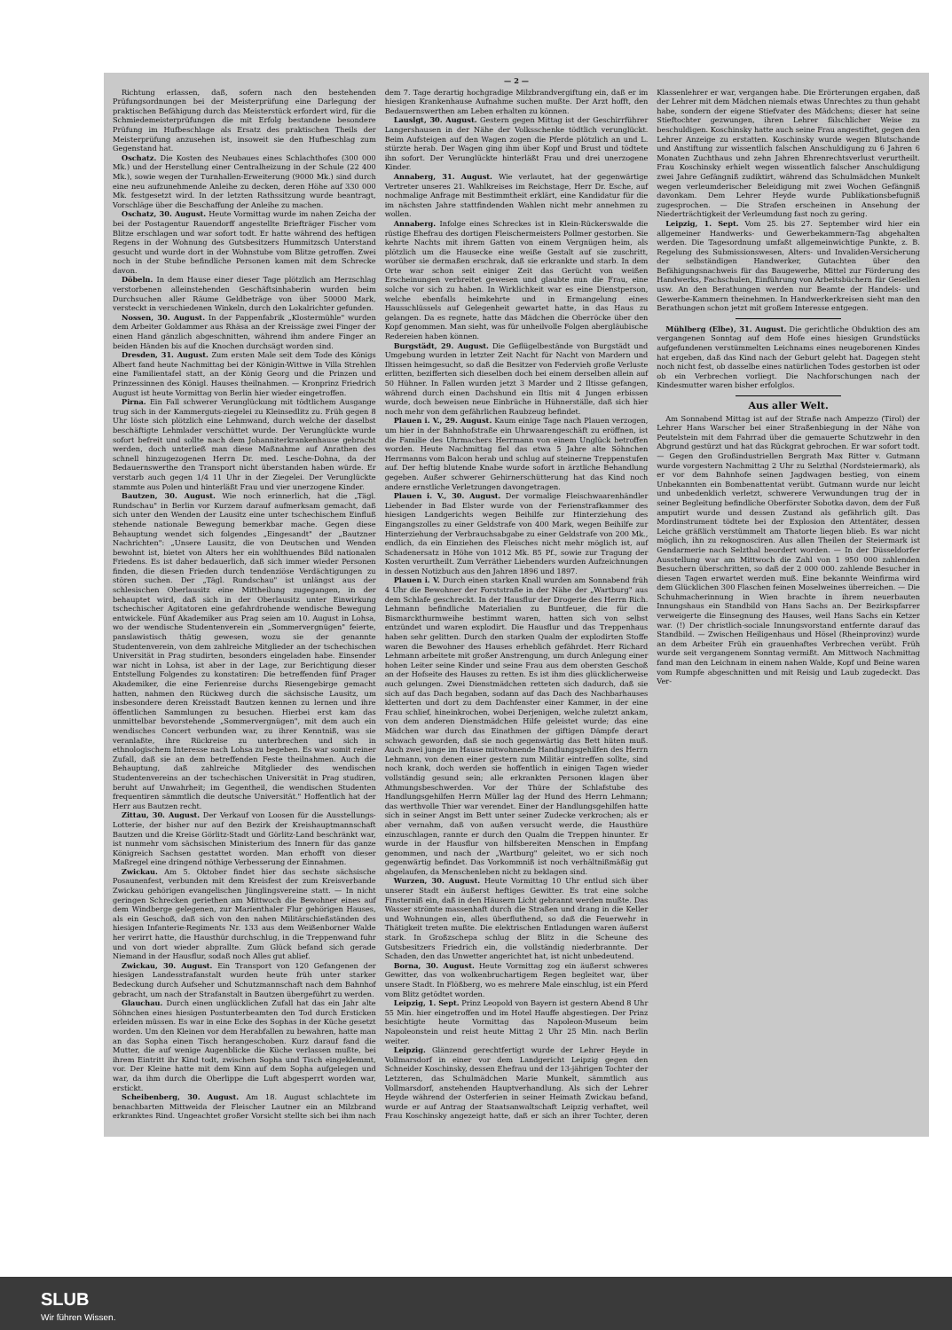— 2 —
Richtung erlassen, daß, sofern nach den bestehenden Prüfungsordnungen bei der Meisterprüfung eine Darlegung der praktischen Befähigung durch das Meisterstück erfordert wird, für die Schmiedemeisterprüfungen die mit Erfolg bestandene besondere Prüfung im Hufbeschlage als Ersatz des praktischen Theils der Meisterprüfung anzusehen ist, insoweit sie den Hufbeschlag zum Gegenstand hat.
Oschatz. Die Kosten des Neubaues eines Schlachthofes (300 000 Mk.) und der Herstellung einer Centralheizung in der Schule (22 400 Mk.), sowie wegen der Turnhallen-Erweiterung (9000 Mk.) sind durch eine neu aufzunehmende Anleihe zu decken, deren Höhe auf 330 000 Mk. festgesetzt wird. In der letzten Rathssitzung wurde beantragt, Vorschläge über die Beschaffung der Anleihe zu machen.
Oschatz, 30. August. Heute Vormittag wurde im nahen Zeicha der bei der Postagentur Rauendorff angestellte Briefträger Fischer vom Blitze erschlagen und war sofort todt. Er hatte während des heftigen Regens in der Wohnung des Gutsbesitzers Hummitzsch Unterstand gesucht und wurde dort in der Wohnstube vom Blitze getroffen. Zwei noch in der Stube befindliche Personen kamen mit dem Schrecke davon.
Döbeln. In dem Hause einer dieser Tage plötzlich am Herzschlag verstorbenen alleinstehenden Geschäftsinhaberin wurden beim Durchsuchen aller Räume Geldbeträge von über 50000 Mark, versteckt in verschiedenen Winkeln, durch den Lokalrichter gefunden.
Nossen, 30. August. In der Pappenfabrik „Klostermühle" wurden dem Arbeiter Goldammer aus Rhäsa an der Kreissäge zwei Finger der einen Hand gänzlich abgeschnitten, während ihm andere Finger an beiden Händen bis auf die Knochen durchsägt worden sind.
Dresden, 31. August. Zum ersten Male seit dem Tode des Königs Albert fand heute Nachmittag bei der Königin-Wittwe in Villa Strehlen eine Familientafel statt, an der König Georg und die Prinzen und Prinzessinnen des Königl. Hauses theilnahmen. — Kronprinz Friedrich August ist heute Vormittag von Berlin hier wieder eingetroffen.
Pirna. Ein Fall schwerer Verunglückung mit tödtlichem Ausgange trug sich in der Kammerguts-ziegelei zu Kleinsedlitz zu. Früh gegen 8 Uhr löste sich plötzlich eine Lehmwand, durch welche der daselbst beschäftigte Lehmlader verschüttet wurde. Der Verunglückte wurde sofort befreit und sollte nach dem Johanniterkrankenhause gebracht werden, doch unterließ man diese Maßnahme auf Anrathen des schnell hinzugezogenen Herrn Dr. med. Lesche-Dohna, da der Bedauernswerthe den Transport nicht überstanden haben würde. Er verstarb auch gegen 1/4 11 Uhr in der Ziegelei. Der Verunglückte stammte aus Polen und hinterläßt Frau und vier unerzogene Kinder.
Bautzen, 30. August. Wie noch erinnerlich, hat die „Tägl. Rundschau" in Berlin vor Kurzem darauf aufmerksam gemacht, daß sich unter den Wenden der Lausitz eine unter tschechischem Einfluß stehende nationale Bewegung bemerkbar mache. Gegen diese Behauptung wendet sich folgendes „Eingesandt" der „Bautzner Nachrichten": „Unsere Lausitz, die von Deutschen und Wenden bewohnt ist, bietet von Alters her ein wohlthuendes Bild nationalen Friedens. Es ist daher bedauerlich, daß sich immer wieder Personen finden, die diesen Frieden durch tendenziöse Verdächtigungen zu stören suchen. Der „Tägl. Rundschau" ist unlängst aus der schlesischen Oberlausitz eine Mittheilung zugegangen, in der behauptet wird, daß sich in der Oberlausitz unter Einwirkung tschechischer Agitatoren eine gefahrdrohende wendische Bewegung entwickele. Fünf Akademiker aus Prag seien am 10. August in Lohsa, wo der wendische Studentenverein ein „Sommervergnügen" feierte, panslawistisch thätig gewesen, wozu sie der genannte Studentenverein, von dem zahlreiche Mitglieder an der tschechischen Universität in Prag studirten, besonders eingeladen habe. Einsender war nicht in Lohsa, ist aber in der Lage, zur Berichtigung dieser Entstellung Folgendes zu konstatiren: Die betreffenden fünf Prager Akademiker, die eine Ferienreise durchs Riesengebirge gemacht hatten, nahmen den Rückweg durch die sächsische Lausitz, um insbesondere deren Kreisstadt Bautzen kennen zu lernen und ihre öffentlichen Sammlungen zu besuchen. Hierbei erst kam das unmittelbar bevorstehende „Sommervergnügen", mit dem auch ein wendisches Concert verbunden war, zu ihrer Kenntniß, was sie veranlaßte, ihre Rückreise zu unterbrechen und sich in ethnologischem Interesse nach Lohsa zu begeben. Es war somit reiner Zufall, daß sie an dem betreffenden Feste theilnahmen. Auch die Behauptung, daß zahlreiche Mitglieder des wendischen Studentenvereins an der tschechischen Universität in Prag studiren, beruht auf Unwahrheit; im Gegentheil, die wendischen Studenten frequentiren sämmtlich die deutsche Universität." Hoffentlich hat der Herr aus Bautzen recht.
Zittau, 30. August. Der Verkauf von Loosen für die Ausstellungs-Lotterie, der bisher nur auf den Bezirk der Kreishauptmannschaft Bautzen und die Kreise Görlitz-Stadt und Görlitz-Land beschränkt war, ist nunmehr vom sächsischen Ministerium des Innern für das ganze Königreich Sachsen gestattet worden. Man erhofft von dieser Maßregel eine dringend nöthige Verbesserung der Einnahmen.
Zwickau. Am 5. Oktober findet hier das sechste sächsische Posaunenfest, verbunden mit dem Kreisfest der zum Kreisverbande Zwickau gehörigen evangelischen Jünglingsvereine statt. — In nicht geringen Schrecken geriethen am Mittwoch die Bewohner eines auf dem Windberge gelegenen, zur Marienthaler Flur gehörigen Hauses, als ein Geschoß, daß sich von den nahen Militärschießständen des hiesigen Infanterie-Regiments Nr. 133 aus dem Weißenborner Walde her verirrt hatte, die Hausthür durchschlug, in die Treppenwand fuhr und von dort wieder abprallte. Zum Glück befand sich gerade Niemand in der Hausflur, sodaß noch Alles gut ablief.
Zwickau, 30. August. Ein Transport von 120 Gefangenen der hiesigen Landesstrafanstalt wurden heute früh unter starker Bedeckung durch Aufseher und Schutzmannschaft nach dem Bahnhof gebracht, um nach der Strafanstalt in Bautzen übergeführt zu werden.
Glauchau. Durch einen unglücklichen Zufall hat das ein Jahr alte Söhnchen eines hiesigen Postunterbeamten den Tod durch Ersticken erleiden müssen. Es war in eine Ecke des Sophas in der Küche gesetzt worden. Um den Kleinen vor dem Herabfallen zu bewahren, hatte man an das Sopha einen Tisch herangeschoben. Kurz darauf fand die Mutter, die auf wenige Augenblicke die Küche verlassen mußte, bei ihrem Eintritt ihr Kind todt, zwischen Sopha und Tisch eingeklemmt, vor. Der Kleine hatte mit dem Kinn auf dem Sopha aufgelegen und war, da ihm durch die Oberlippe die Luft abgesperrt worden war, erstickt.
Scheibenberg, 30. August. Am 18. August schlachtete im benachbarten Mittweida der Fleischer Lautner ein an Milzbrand erkranktes Rind. Ungeachtet großer Vorsicht stellte sich bei ihm nach dem 7. Tage derartig hochgradige Milzbrandvergiftung ein, daß er im hiesigen Krankenhause Aufnahme suchen mußte. Der Arzt hofft, den Bedauernswerthen am Leben erhalten zu können.
Lauslgt, 30. August. Gestern gegen Mittag ist der Geschirrführer Langershausen in der Nähe der Volksschenke tödtlich verunglückt. Beim Aufsteigen auf den Wagen zogen die Pferde plötzlich an und L. stürzte herab. Der Wagen ging ihm über Kopf und Brust und tödtete ihn sofort. Der Verunglückte hinterläßt Frau und drei unerzogene Kinder.
Annaberg, 31. August. Wie verlautet, hat der gegenwärtige Vertreter unseres 21. Wahlkreises im Reichstage, Herr Dr. Esche, auf nochmalige Anfrage mit Bestimmtheit erklärt, eine Kandidatur für die im nächsten Jahre stattfindenden Wahlen nicht mehr annehmen zu wollen.
Annaberg. Infolge eines Schreckes ist in Klein-Rückerswalde die rüstige Ehefrau des dortigen Fleischermeisters Pollmer gestorben. Sie kehrte Nachts mit ihrem Gatten von einem Vergnügen heim, als plötzlich um die Hausecke eine weiße Gestalt auf sie zuschritt, worüber sie dermaßen erschrak, daß sie erkrankte und starb. In dem Orte war schon seit einiger Zeit das Gerücht von weißen Erscheinungen verbreitet gewesen und glaubte nun die Frau, eine solche vor sich zu haben. In Wirklichkeit war es eine Dienstperson, welche ebenfalls heimkehrte und in Ermangelung eines Hausschlüssels auf Gelegenheit gewartet hatte, in das Haus zu gelangen. Da es regnete, hatte das Mädchen die Oberröcke über den Kopf genommen. Man sieht, was für unheilvolle Folgen abergläubische Redereien haben können.
Burgstädt, 29. August. Die Geflügelbestände von Burgstädt und Umgebung wurden in letzter Zeit Nacht für Nacht von Mardern und Iltissen heimgesucht, so daß die Besitzer von Federvieh große Verluste erlitten, bezifferten sich dieselben doch bei einem derselben allein auf 50 Hühner. In Fallen wurden jetzt 3 Marder und 2 Iltisse gefangen, während durch einen Dachshund ein Iltis mit 4 Jungen erbissen wurde, doch beweisen neue Einbrüche in Hühnerställe, daß sich hier noch mehr von dem gefährlichen Raubzeug befindet.
Plauen i. V., 29. August. Kaum einige Tage nach Plauen verzogen, um hier in der Bahnhofstraße ein Uhrwaarengeschäft zu eröffnen, ist die Familie des Uhrmachers Herrmann von einem Unglück betroffen worden. Heute Nachmittag fiel das etwa 5 Jahre alte Söhnchen Herrmanns vom Balcon herab und schlug auf steinerne Treppenstufen auf. Der heftig blutende Knabe wurde sofort in ärztliche Behandlung gegeben. Außer schwerer Gehirnerschütterung hat das Kind noch andere ernstliche Verletzungen davongetragen.
Plauen i. V., 30. August. Der vormalige Fleischwaarenhändler Liebender in Bad Elster wurde von der Ferienstrafkammer des hiesigen Landgerichts wegen Beihilfe zur Hinterziehung des Eingangszolles zu einer Geldstrafe von 400 Mark, wegen Beihilfe zur Hinterziehung der Verbrauchsabgabe zu einer Geldstrafe von 200 Mk., endlich, da ein Einziehen des Fleisches nicht mehr möglich ist, auf Schadenersatz in Höhe von 1012 Mk. 85 Pf., sowie zur Tragung der Kosten verurtheilt. Zum Verräther Liebenders wurden Aufzeichnungen in dessen Notizbuch aus den Jahren 1896 und 1897.
Plauen i. V. Durch einen starken Knall wurden am Sonnabend früh 4 Uhr die Bewohner der Forststraße in der Nähe der „Wartburg" aus dem Schlafe geschreckt. In der Hausflur der Drogerie des Herrn Rich. Lehmann befindliche Materialien zu Buntfeuer, die für die Bismarckthurmweihe bestimmt waren, hatten sich von selbst entzündet und waren explodirt. Die Hausflur und das Treppenhaus haben sehr gelitten. Durch den starken Qualm der explodirten Stoffe waren die Bewohner des Hauses erheblich gefährdet. Herr Richard Lehmann arbeitete mit großer Anstrengung, um durch Anlegung einer hohen Leiter seine Kinder und seine Frau aus dem obersten Geschoß an der Hofseite des Hauses zu retten. Es ist ihm dies glücklicherweise auch gelungen. Zwei Dienstmädchen retteten sich dadurch, daß sie sich auf das Dach begaben, sodann auf das Dach des Nachbarhauses kletterten und dort zu dem Dachfenster einer Kammer, in der eine Frau schlief, hineinkrochen, wobei Derjenigen, welche zuletzt ankam, von dem anderen Dienstmädchen Hilfe geleistet wurde; das eine Mädchen war durch das Einathmen der giftigen Dämpfe derart schwach geworden, daß sie noch gegenwärtig das Bett hüten muß. Auch zwei junge im Hause mitwohnende Handlungsgehilfen des Herrn Lehmann, von denen einer gestern zum Militär eintreffen sollte, sind noch krank, doch werden sie hoffentlich in einigen Tagen wieder vollständig gesund sein; alle erkrankten Personen klagen über Athmungsbeschwerden. Vor der Thüre der Schlafstube des Handlungsgehilfen Herrn Müller lag der Hund des Herrn Lehmann; das werthvolle Thier war verendet. Einer der Handlungsgehilfen hatte sich in seiner Angst im Bett unter seiner Zudecke verkrochen; als er aber vernahm, daß von außen versucht werde, die Hausthüre einzuschlagen, rannte er durch den Qualm die Treppen hinunter. Er wurde in der Hausflur von hilfsbereiten Menschen in Empfang genommen, und nach der „Wartburg" geleitet, wo er sich noch gegenwärtig befindet. Das Vorkommniß ist noch verhältnißmäßig gut abgelaufen, da Menschenleben nicht zu beklagen sind.
Wurzen, 30. August. Heute Vormittag 10 Uhr entlud sich über unserer Stadt ein äußerst heftiges Gewitter. Es trat eine solche Finsterniß ein, daß in den Häusern Licht gebrannt werden mußte. Das Wasser strömte massenhaft durch die Straßen und drang in die Keller und Wohnungen ein, alles überfluthend, so daß die Feuerwehr in Thätigkeit treten mußte. Die elektrischen Entladungen waren äußerst stark. In Großzschepa schlug der Blitz in die Scheune des Gutsbesitzers Friedrich ein, die vollständig niederbrannte. Der Schaden, den das Unwetter angerichtet hat, ist nicht unbedeutend.
Borna, 30. August. Heute Vormittag zog ein äußerst schweres Gewitter, das von wolkenbruchartigem Regen begleitet war, über unsere Stadt. In Flößberg, wo es mehrere Male einschlug, ist ein Pferd vom Blitz getödtet worden.
Leipzig, 1. Sept. Prinz Leopold von Bayern ist gestern Abend 8 Uhr 55 Min. hier eingetroffen und im Hotel Hauffe abgestiegen. Der Prinz besichtigte heute Vormittag das Napoleon-Museum beim Napoleonstein und reist heute Mittag 2 Uhr 25 Min. nach Berlin weiter.
Leipzig. Glänzend gerechtfertigt wurde der Lehrer Heyde in Vollmarsdorf in einer vor dem Landgericht Leipzig gegen den Schneider Koschinsky, dessen Ehefrau und der 13-jährigen Tochter der Letzteren, das Schulmädchen Marie Munkelt, sämmtlich aus Vollmarsdorf, anstehenden Hauptverhandlung. Als sich der Lehrer Heyde während der Osterferien in seiner Heimath Zwickau befand, wurde er auf Antrag der Staatsanwaltschaft Leipzig verhaftet, weil Frau Koschinsky angezeigt hatte, daß er sich an ihrer Tochter, deren Klassenlehrer er war, vergangen habe. Die Erörterungen ergaben, daß der Lehrer mit dem Mädchen niemals etwas Unrechtes zu thun gehabt habe, sondern der eigene Stiefvater des Mädchens; dieser hat seine Stieftochter gezwungen, ihren Lehrer fälschlicher Weise zu beschuldigen. Koschinsky hatte auch seine Frau angestiftet, gegen den Lehrer Anzeige zu erstatten. Koschinsky wurde wegen Blutschande und Anstiftung zur wissentlich falschen Anschuldigung zu 6 Jahren 6 Monaten Zuchthaus und zehn Jahren Ehrenrechtsverlust verurtheilt. Frau Koschinsky erhielt wegen wissentlich falscher Anschuldigung zwei Jahre Gefängniß zudiktirt, während das Schulmädchen Munkelt wegen verleumderischer Beleidigung mit zwei Wochen Gefängniß davonkam. Dem Lehrer Heyde wurde Publikationsbefugniß zugesprochen. — Die Strafen erscheinen in Ansehung der Niederträchtigkeit der Verleumdung fast noch zu gering.
Leipzig, 1. Sept. Vom 25. bis 27. September wird hier ein allgemeiner Handwerks- und Gewerbekammern-Tag abgehalten werden. Die Tagesordnung umfaßt allgemeinwichtige Punkte, z. B. Regelung des Submissionswesen, Alters- und Invaliden-Versicherung der selbständigen Handwerker, Gutachten über den Befähigungsnachweis für das Baugewerbe, Mittel zur Förderung des Handwerks, Fachschulen, Einführung von Arbeitsbüchern für Gesellen usw. An den Berathungen werden nur Beamte der Handels- und Gewerbe-Kammern theinehmen. In Handwerkerkreisen sieht man den Berathungen schon jetzt mit großem Interesse entgegen.
Mühlberg (Elbe), 31. August. Die gerichtliche Obduktion des am vergangenen Sonntag auf dem Hofe eines hiesigen Grundstücks aufgefundenen verstümmelten Leichnams eines neugeborenen Kindes hat ergeben, daß das Kind nach der Geburt gelebt hat. Dagegen steht noch nicht fest, ob dasselbe eines natürlichen Todes gestorben ist oder ob ein Verbrechen vorliegt. Die Nachforschungen nach der Kindesmutter waren bisher erfolglos.
Aus aller Welt.
Am Sonnabend Mittag ist auf der Straße nach Ampezzo (Tirol) der Lehrer Hans Warscher bei einer Straßenbiegung in der Nähe von Peutelstein mit dem Fahrrad über die gemauerte Schutzwehr in den Abgrund gestürzt und hat das Rückgrat gebrochen. Er war sofort todt. — Gegen den Großindustriellen Bergrath Max Ritter v. Gutmann wurde vorgestern Nachmittag 2 Uhr zu Selzthal (Nordsteiermark), als er vor dem Bahnhofe seinen Jagdwagen bestieg, von einem Unbekannten ein Bombenattentat verübt. Gutmann wurde nur leicht und unbedenklich verletzt, schwerere Verwundungen trug der in seiner Begleitung befindliche Oberförster Sobotka davon, dem der Fuß amputirt wurde und dessen Zustand als gefährlich gilt. Das Mordinstrument tödtete bei der Explosion den Attentäter, dessen Leiche gräßlich verstümmelt am Thatorte liegen blieb. Es war nicht möglich, ihn zu rekognosciren. Aus allen Theilen der Steiermark ist Gendarmerie nach Selzthal beordert worden. — In der Düsseldorfer Ausstellung war am Mittwoch die Zahl von 1 950 000 zahlenden Besuchern überschritten, so daß der 2 000 000. zahlende Besucher in diesen Tagen erwartet werden muß. Eine bekannte Weinfirma wird dem Glücklichen 300 Flaschen feinen Moselweines überreichen. — Die Schuhmacherinnung in Wien brachte in ihrem neuerbauten Innungshaus ein Standbild von Hans Sachs an. Der Bezirkspfarrer verweigerte die Einsegnung des Hauses, weil Hans Sachs ein Ketzer war. (!) Der christlich-sociale Innungsvorstand entfernte darauf das Standbild. — Zwischen Heiligenhaus und Hösel (Rheinprovinz) wurde an dem Arbeiter Früh ein grauenhaftes Verbrechen verübt. Früh wurde seit vergangenem Sonntag vermißt. Am Mittwoch Nachmittag fand man den Leichnam in einem nahen Walde, Kopf und Beine waren vom Rumpfe abgeschnitten und mit Reisig und Laub zugedeckt. Das Ver-
SLUB
Wir führen Wissen.